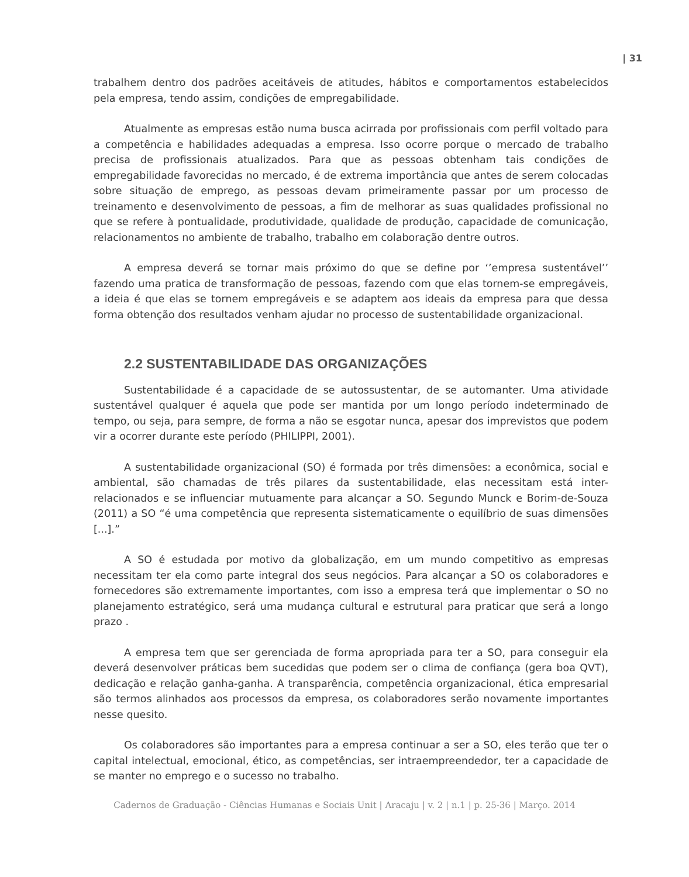| 31
trabalhem dentro dos padrões aceitáveis de atitudes, hábitos e comportamentos estabelecidos pela empresa, tendo assim, condições de empregabilidade.
Atualmente as empresas estão numa busca acirrada por profissionais com perfil voltado para a competência e habilidades adequadas a empresa. Isso ocorre porque o mercado de trabalho precisa de profissionais atualizados. Para que as pessoas obtenham tais condições de empregabilidade favorecidas no mercado, é de extrema importância que antes de serem colocadas sobre situação de emprego, as pessoas devam primeiramente passar por um processo de treinamento e desenvolvimento de pessoas, a fim de melhorar as suas qualidades profissional no que se refere à pontualidade, produtividade, qualidade de produção, capacidade de comunicação, relacionamentos no ambiente de trabalho, trabalho em colaboração dentre outros.
A empresa deverá se tornar mais próximo do que se define por ‘’empresa sustentável’’ fazendo uma pratica de transformação de pessoas, fazendo com que elas tornem-se empregáveis, a ideia é que elas se tornem empregáveis e se adaptem aos ideais da empresa para que dessa forma obtenção dos resultados venham ajudar no processo de sustentabilidade organizacional.
2.2 SUSTENTABILIDADE DAS ORGANIZAÇÕES
Sustentabilidade é a capacidade de se autossustentar, de se automanter. Uma atividade sustentável qualquer é aquela que pode ser mantida por um longo período indeterminado de tempo, ou seja, para sempre, de forma a não se esgotar nunca, apesar dos imprevistos que podem vir a ocorrer durante este período (PHILIPPI, 2001).
A sustentabilidade organizacional (SO) é formada por três dimensões: a econômica, social e ambiental, são chamadas de três pilares da sustentabilidade, elas necessitam está inter-relacionados e se influenciar mutuamente para alcançar a SO. Segundo Munck e Borim-de-Souza (2011) a SO “é uma competência que representa sistematicamente o equilíbrio de suas dimensões [...].”
A SO é estudada por motivo da globalização, em um mundo competitivo as empresas necessitam ter ela como parte integral dos seus negócios. Para alcançar a SO os colaboradores e fornecedores são extremamente importantes, com isso a empresa terá que implementar o SO no planejamento estratégico, será uma mudança cultural e estrutural para praticar que será a longo prazo .
A empresa tem que ser gerenciada de forma apropriada para ter a SO, para conseguir ela deverá desenvolver práticas bem sucedidas que podem ser o clima de confiança (gera boa QVT), dedicação e relação ganha-ganha. A transparência, competência organizacional, ética empresarial são termos alinhados aos processos da empresa, os colaboradores serão novamente importantes nesse quesito.
Os colaboradores são importantes para a empresa continuar a ser a SO, eles terão que ter o capital intelectual, emocional, ético, as competências, ser intraempreendedor, ter a capacidade de se manter no emprego e o sucesso no trabalho.
Cadernos de Graduação - Ciências Humanas e Sociais Unit | Aracaju | v. 2 | n.1 | p. 25-36 | Março. 2014